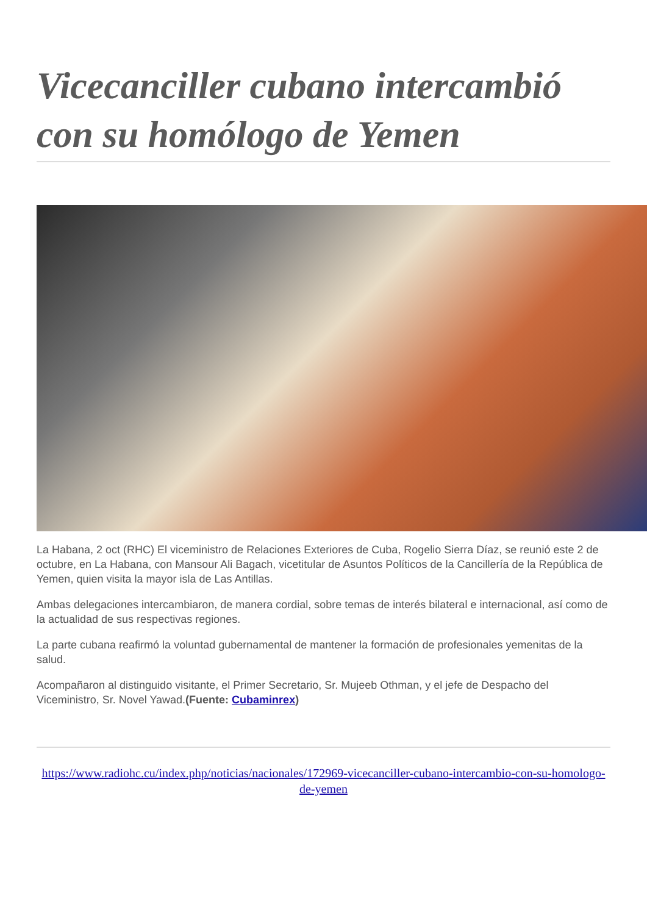Vicecanciller cubano intercambió con su homólogo de Yemen
La Habana, 2 oct (RHC) El viceministro de Relaciones Exteriores de Cuba, Rogelio Sierra Díaz, se reunió este 2 de octubre, en La Habana, con Mansour Ali Bagach, vicetitular de Asuntos Políticos de la Cancillería de la República de Yemen, quien visita la mayor isla de Las Antillas.
Ambas delegaciones intercambiaron, de manera cordial, sobre temas de interés bilateral e internacional, así como de la actualidad de sus respectivas regiones.
La parte cubana reafirmó la voluntad gubernamental de mantener la formación de profesionales yemenitas de la salud.
Acompañaron al distinguido visitante, el Primer Secretario, Sr. Mujeeb Othman, y el jefe de Despacho del Viceministro, Sr. Novel Yawad.(Fuente: Cubaminrex)
https://www.radiohc.cu/index.php/noticias/nacionales/172969-vicecanciller-cubano-intercambio-con-su-homologo-de-yemen